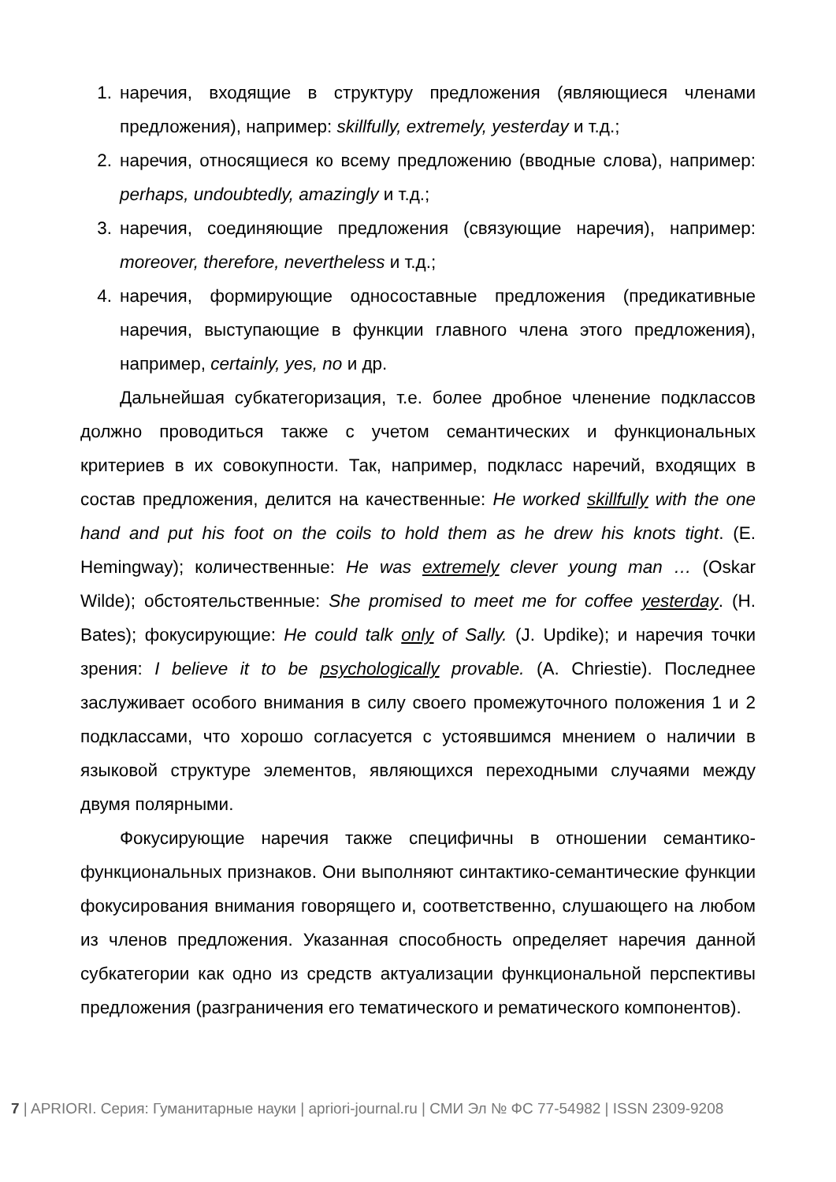1. наречия, входящие в структуру предложения (являющиеся членами предложения), например: skillfully, extremely, yesterday и т.д.;
2. наречия, относящиеся ко всему предложению (вводные слова), например: perhaps, undoubtedly, amazingly и т.д.;
3. наречия, соединяющие предложения (связующие наречия), например: moreover, therefore, nevertheless и т.д.;
4. наречия, формирующие односоставные предложения (предикативные наречия, выступающие в функции главного члена этого предложения), например, certainly, yes, no и др.
Дальнейшая субкатегоризация, т.е. более дробное членение подклассов должно проводиться также с учетом семантических и функциональных критериев в их совокупности. Так, например, подкласс наречий, входящих в состав предложения, делится на качественные: He worked skillfully with the one hand and put his foot on the coils to hold them as he drew his knots tight. (E. Hemingway); количественные: He was extremely clever young man … (Oskar Wilde); обстоятельственные: She promised to meet me for coffee yesterday. (H. Bates); фокусирующие: He could talk only of Sally. (J. Updike); и наречия точки зрения: I believe it to be psychologically provable. (A. Chriestie). Последнее заслуживает особого внимания в силу своего промежуточного положения 1 и 2 подклассами, что хорошо согласуется с устоявшимся мнением о наличии в языковой структуре элементов, являющихся переходными случаями между двумя полярными.
Фокусирующие наречия также специфичны в отношении семантико-функциональных признаков. Они выполняют синтактико-семантические функции фокусирования внимания говорящего и, соответственно, слушающего на любом из членов предложения. Указанная способность определяет наречия данной субкатегории как одно из средств актуализации функциональной перспективы предложения (разграничения его тематического и рематического компонентов).
7 | APRIORI. Серия: Гуманитарные науки | apriori-journal.ru | СМИ Эл № ФС 77-54982 | ISSN 2309-9208